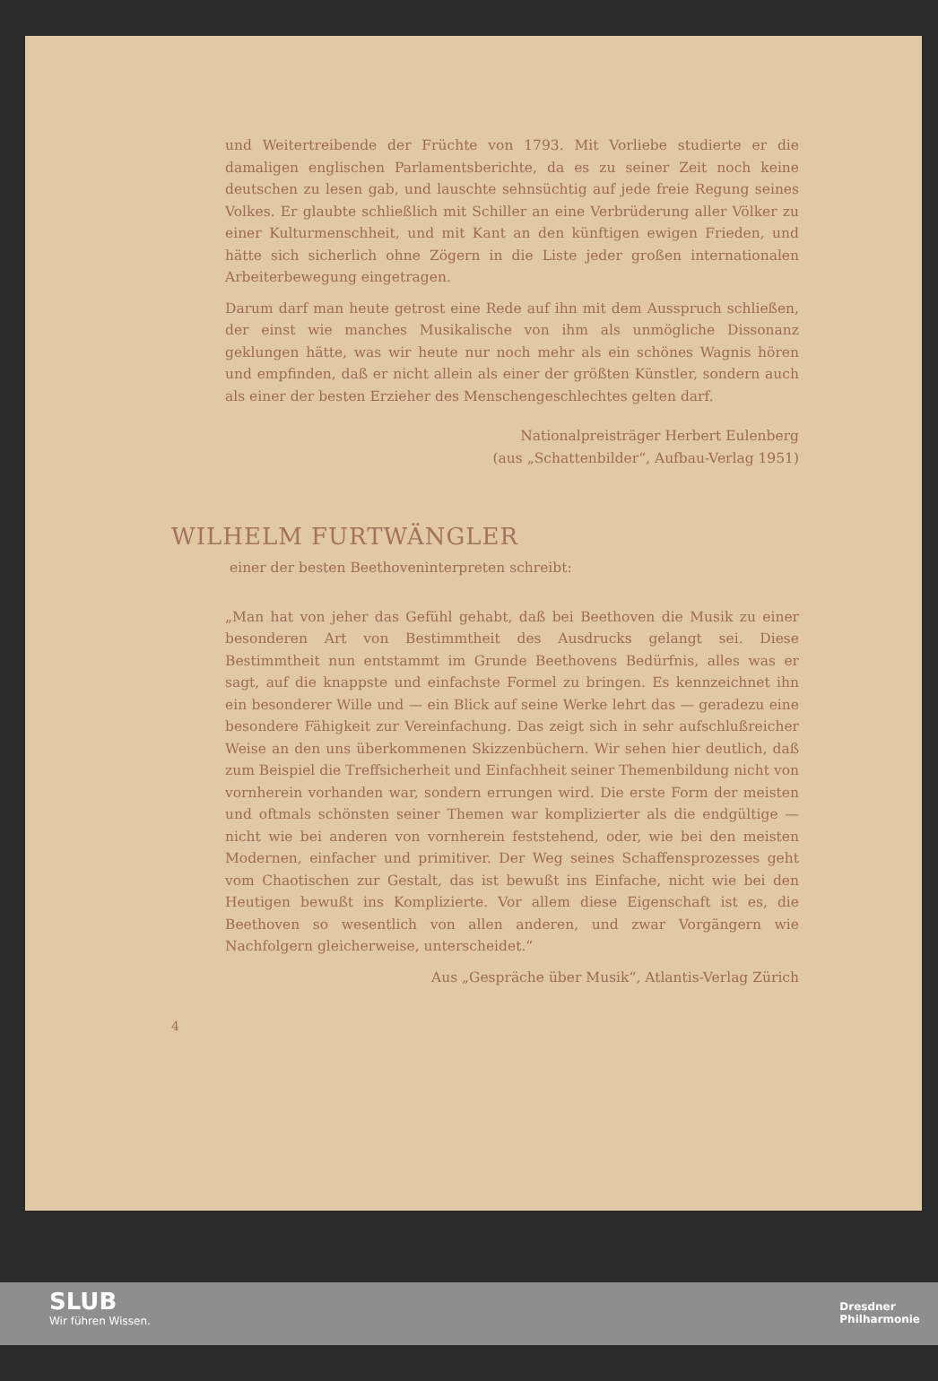und Weitertreibende der Früchte von 1793. Mit Vorliebe studierte er die damaligen englischen Parlamentsberichte, da es zu seiner Zeit noch keine deutschen zu lesen gab, und lauschte sehnsüchtig auf jede freie Regung seines Volkes. Er glaubte schließlich mit Schiller an eine Verbrüderung aller Völker zu einer Kulturmenschheit, und mit Kant an den künftigen ewigen Frieden, und hätte sich sicherlich ohne Zögern in die Liste jeder großen internationalen Arbeiterbewegung eingetragen.
Darum darf man heute getrost eine Rede auf ihn mit dem Ausspruch schließen, der einst wie manches Musikalische von ihm als unmögliche Dissonanz geklungen hätte, was wir heute nur noch mehr als ein schönes Wagnis hören und empfinden, daß er nicht allein als einer der größten Künstler, sondern auch als einer der besten Erzieher des Menschengeschlechtes gelten darf.
Nationalpreisträger Herbert Eulenberg
(aus „Schattenbilder“, Aufbau-Verlag 1951)
WILHELM FURTWÄNGLER
einer der besten Beethoveninterpreten schreibt:
„Man hat von jeher das Gefühl gehabt, daß bei Beethoven die Musik zu einer besonderen Art von Bestimmtheit des Ausdrucks gelangt sei. Diese Bestimmtheit nun entstammt im Grunde Beethovens Bedürfnis, alles was er sagt, auf die knappste und einfachste Formel zu bringen. Es kennzeichnet ihn ein besonderer Wille und — ein Blick auf seine Werke lehrt das — geradezu eine besondere Fähigkeit zur Vereinfachung. Das zeigt sich in sehr aufschlußreicher Weise an den uns überkommenen Skizzenbüchern. Wir sehen hier deutlich, daß zum Beispiel die Treffsicherheit und Einfachheit seiner Themenbildung nicht von vornherein vorhanden war, sondern errungen wird. Die erste Form der meisten und oftmals schönsten seiner Themen war komplizierter als die endgültige — nicht wie bei anderen von vornherein feststehend, oder, wie bei den meisten Modernen, einfacher und primitiver. Der Weg seines Schaffensprozesses geht vom Chaotischen zur Gestalt, das ist bewußt ins Einfache, nicht wie bei den Heutigen bewußt ins Komplizierte. Vor allem diese Eigenschaft ist es, die Beethoven so wesentlich von allen anderen, und zwar Vorgängern wie Nachfolgern gleicherweise, unterscheidet.“
Aus „Gespräche über Musik“, Atlantis-Verlag Zürich
4
SLUB
Wir führen Wissen.
Dresdner
Philharmonie